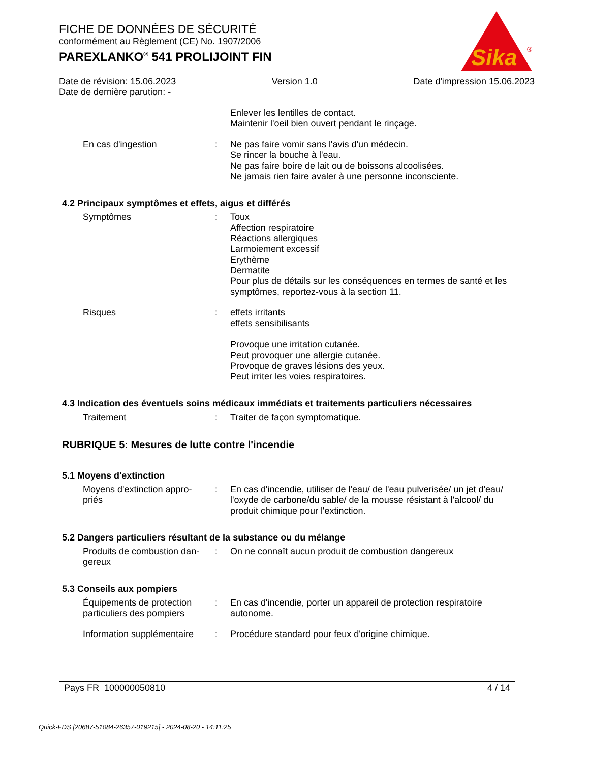FICHE DE DONNÉES DE SÉCURITÉ
conformément au Règlement (CE) No. 1907/2006
PAREXLANKO<sup>®</sup> 541 PROLIJOINT FIN
Sika
®
Date de révision: 15.06.2023 Version 1.0 Date d'impression 15.06.2023
Date de dernière parution: -
Enlever les lentilles de contact.
Maintenir l'oeil bien ouvert pendant le rinçage.
En cas d'ingestion : Ne pas faire vomir sans l'avis d'un médecin.
Se rincer la bouche à l'eau.
Ne pas faire boire de lait ou de boissons alcoolisées.
Ne jamais rien faire avaler à une personne inconsciente.
4.2 Principaux symptômes et effets, aigus et différés
Symptômes : Toux
Affection respiratoire
Réactions allergiques
Larmoiement excessif
Erythème
Dermatite
Pour plus de détails sur les conséquences en termes de santé et les symptômes, reportez-vous à la section 11.
Risques : effets irritants
effets sensibilisants
Provoque une irritation cutanée.
Peut provoquer une allergie cutanée.
Provoque de graves lésions des yeux.
Peut irriter les voies respiratoires.
4.3 Indication des éventuels soins médicaux immédiats et traitements particuliers nécessaires
Traitement : Traiter de façon symptomatique.
RUBRIQUE 5: Mesures de lutte contre l'incendie
5.1 Moyens d'extinction
Moyens d'extinction appro-
priés
: En cas d'incendie, utiliser de l'eau/ de l'eau pulverisée/ un jet d'eau/ l'oxyde de carbone/du sable/ de la mousse résistant à l'alcool/ du produit chimique pour l'extinction.
5.2 Dangers particuliers résultant de la substance ou du mélange
Produits de combustion dan-
gereux
: On ne connaît aucun produit de combustion dangereux
5.3 Conseils aux pompiers
Équipements de protection particuliers des pompiers
: En cas d'incendie, porter un appareil de protection respiratoire autonome.
Information supplémentaire
: Procédure standard pour feux d'origine chimique.
Pays FR 100000050810 4 / 14
Quick-FDS [20687-51084-26357-019215] - 2024-08-20 - 14:11:25